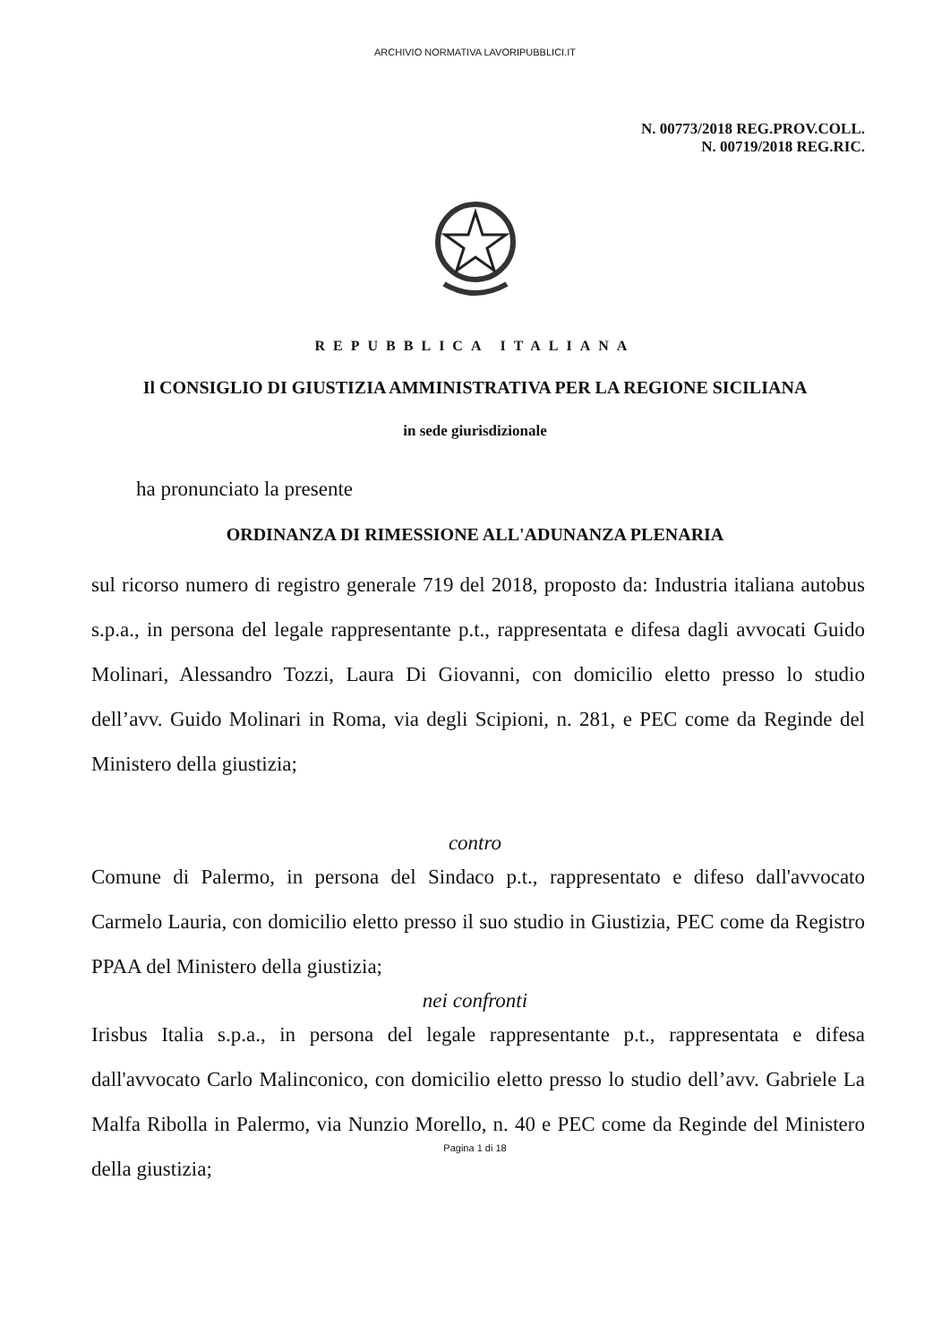ARCHIVIO NORMATIVA LAVORIPUBBLICI.IT
N. 00773/2018 REG.PROV.COLL.
N. 00719/2018 REG.RIC.
REPUBBLICA ITALIANA
Il CONSIGLIO DI GIUSTIZIA AMMINISTRATIVA PER LA REGIONE SICILIANA
in sede giurisdizionale
ha pronunciato la presente
ORDINANZA DI RIMESSIONE ALL'ADUNANZA PLENARIA
sul ricorso numero di registro generale 719 del 2018, proposto da: Industria italiana autobus s.p.a., in persona del legale rappresentante p.t., rappresentata e difesa dagli avvocati Guido Molinari, Alessandro Tozzi, Laura Di Giovanni, con domicilio eletto presso lo studio dell’avv. Guido Molinari in Roma, via degli Scipioni, n. 281, e PEC come da Reginde del Ministero della giustizia;
contro
Comune di Palermo, in persona del Sindaco p.t., rappresentato e difeso dall'avvocato Carmelo Lauria, con domicilio eletto presso il suo studio in Giustizia, PEC come da Registro PPAA del Ministero della giustizia;
nei confronti
Irisbus Italia s.p.a., in persona del legale rappresentante p.t., rappresentata e difesa dall'avvocato Carlo Malinconico, con domicilio eletto presso lo studio dell’avv. Gabriele La Malfa Ribolla in Palermo, via Nunzio Morello, n. 40 e PEC come da Reginde del Ministero della giustizia;
Pagina 1 di 18